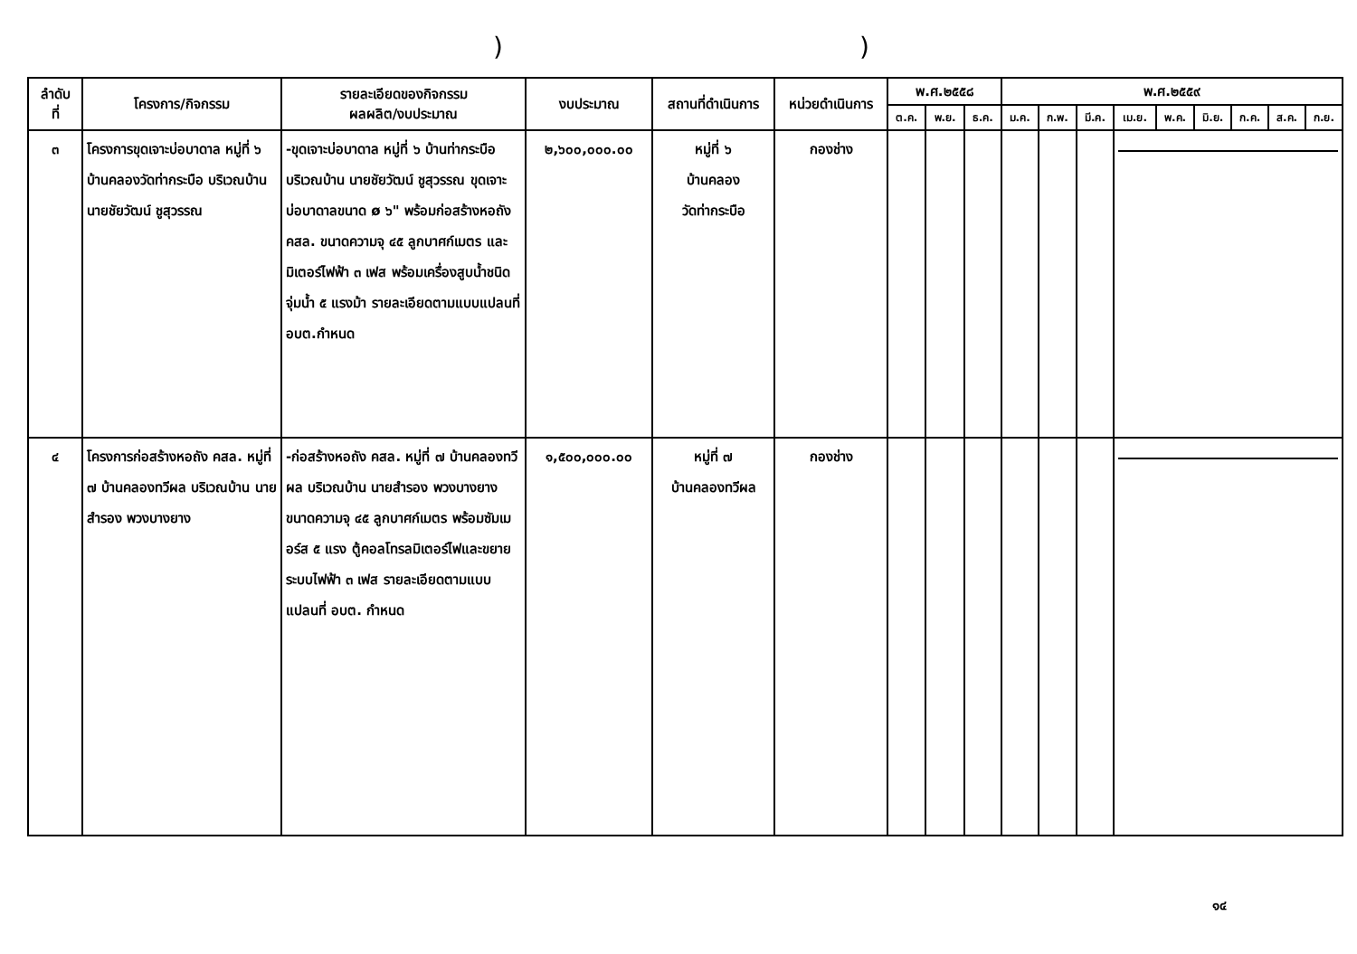))
| ลำดับ ที่ | โครงการ/กิจกรรม | รายละเอียดของกิจกรรม ผลผลิต/งบประมาณ | งบประมาณ | สถานที่ดำเนินการ | หน่วยดำเนินการ | พ.ศ.๒๕๕๘ | | | พ.ศ.๒๕๕๙ | | | | | | | | |
| --- | --- | --- | --- | --- | --- | --- | --- | --- | --- | --- | --- | --- | --- | --- | --- | --- | --- |
| | | | | | | ต.ค. | พ.ย. | ธ.ค. | ม.ค. | ก.พ. | มี.ค. | เม.ย. | พ.ค. | มิ.ย. | ก.ค. | ส.ค. | ก.ย. |
| ๓ | โครงการขุดเจาะบ่อบาดาล หมู่ที่ ๖ บ้านคลองวัดท่ากระบือ บริเวณบ้านนายชัยวัฒน์ ชูสุวรรณ | -ขุดเจาะบ่อบาดาล หมู่ที่ ๖ บ้านท่ากระบือ บริเวณบ้าน นายชัยวัฒน์ ชูสุวรรณ ขุดเจาะบ่อบาดาลขนาด ø ๖" พร้อมก่อสร้างหอถัง คสล. ขนาดความจุ ๔๕ ลูกบาศก์เมตร และมิเตอร์ไฟฟ้า ๓ เฟส พร้อมเครื่องสูบน้ำชนิดจุ่มน้ำ ๕ แรงม้า รายละเอียดตามแบบแปลนที่ อบต.กำหนด | ๒,๖๐๐,๐๐๐.๐๐ | หมู่ที่ ๖ บ้านคลอง วัดท่ากระบือ | กองช่าง | | | | | | | | | | | | |
| ๔ | โครงการก่อสร้างหอถัง คสล. หมู่ที่ ๗ บ้านคลองทวีผล บริเวณบ้าน นายสำรอง พวงบางยาง | -ก่อสร้างหอถัง คสล. หมู่ที่ ๗ บ้านคลองทวีผล บริเวณบ้าน นายสำรอง พวงบางยาง ขนาดความจุ ๔๕ ลูกบาศก์เมตร พร้อมซัมเมอร์ส ๕ แรง ตู้คอลโทรลมิเตอร์ไฟและขยายระบบไฟฟ้า ๓ เฟส รายละเอียดตามแบบแปลนที่ อบต. กำหนด | ๑,๕๐๐,๐๐๐.๐๐ | หมู่ที่ ๗ บ้านคลองทวีผล | กองช่าง | | | | | | | | | | | | |
๑๔